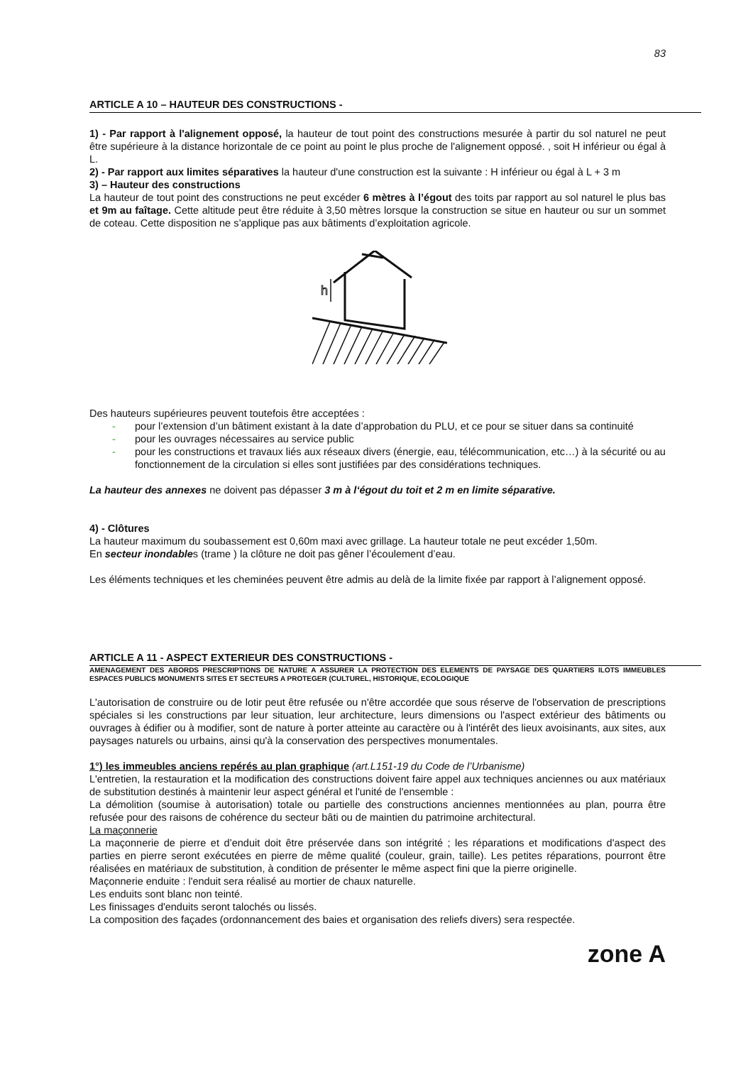83
ARTICLE A 10 – HAUTEUR DES CONSTRUCTIONS -
1) - Par rapport à l'alignement opposé, la hauteur de tout point des constructions mesurée à partir du sol naturel ne peut être supérieure à la distance horizontale de ce point au point le plus proche de l'alignement opposé. , soit H inférieur ou égal à L.
2) - Par rapport aux limites séparatives la hauteur d'une construction est la suivante : H inférieur ou égal à L + 3 m
3) – Hauteur des constructions
La hauteur de tout point des constructions ne peut excéder 6 mètres à l’égout des toits par rapport au sol naturel le plus bas et 9m au faîtage. Cette altitude peut être réduite à 3,50 mètres lorsque la construction se situe en hauteur ou sur un sommet de coteau. Cette disposition ne s’applique pas aux bâtiments d’exploitation agricole.
h
Des hauteurs supérieures peuvent toutefois être acceptées :
- pour l’extension d’un bâtiment existant à la date d’approbation du PLU, et ce pour se situer dans sa continuité
- pour les ouvrages nécessaires au service public
- pour les constructions et travaux liés aux réseaux divers (énergie, eau, télécommunication, etc…) à la sécurité ou au fonctionnement de la circulation si elles sont justifiées par des considérations techniques.
La hauteur des annexes ne doivent pas dépasser 3 m à l‘égout du toit et 2 m en limite séparative.
4) - Clôtures
La hauteur maximum du soubassement est 0,60m maxi avec grillage. La hauteur totale ne peut excéder 1,50m.
En secteur inondables (trame ) la clôture ne doit pas gêner l’écoulement d’eau.
Les éléments techniques et les cheminées peuvent être admis au delà de la limite fixée par rapport à l’alignement opposé.
ARTICLE A 11 - ASPECT EXTERIEUR DES CONSTRUCTIONS -
AMENAGEMENT DES ABORDS PRESCRIPTIONS DE NATURE A ASSURER LA PROTECTION DES ELEMENTS DE PAYSAGE DES QUARTIERS ILOTS IMMEUBLES ESPACES PUBLICS MONUMENTS SITES ET SECTEURS A PROTEGER (CULTUREL, HISTORIQUE, ECOLOGIQUE
L'autorisation de construire ou de lotir peut être refusée ou n'être accordée que sous réserve de l'observation de prescriptions spéciales si les constructions par leur situation, leur architecture, leurs dimensions ou l'aspect extérieur des bâtiments ou ouvrages à édifier ou à modifier, sont de nature à porter atteinte au caractère ou à l'intérêt des lieux avoisinants, aux sites, aux paysages naturels ou urbains, ainsi qu'à la conservation des perspectives monumentales.
1°) les immeubles anciens repérés au plan graphique (art.L151-19 du Code de l’Urbanisme)
L'entretien, la restauration et la modification des constructions doivent faire appel aux techniques anciennes ou aux matériaux de substitution destinés à maintenir leur aspect général et l'unité de l'ensemble :
La démolition (soumise à autorisation) totale ou partielle des constructions anciennes mentionnées au plan, pourra être refusée pour des raisons de cohérence du secteur bâti ou de maintien du patrimoine architectural.
La maçonnerie
La maçonnerie de pierre et d’enduit doit être préservée dans son intégrité ; les réparations et modifications d'aspect des parties en pierre seront exécutées en pierre de même qualité (couleur, grain, taille). Les petites réparations, pourront être réalisées en matériaux de substitution, à condition de présenter le même aspect fini que la pierre originelle.
Maçonnerie enduite : l'enduit sera réalisé au mortier de chaux naturelle.
Les enduits sont blanc non teinté.
Les finissages d'enduits seront talochés ou lissés.
La composition des façades (ordonnancement des baies et organisation des reliefs divers) sera respectée.
zone A